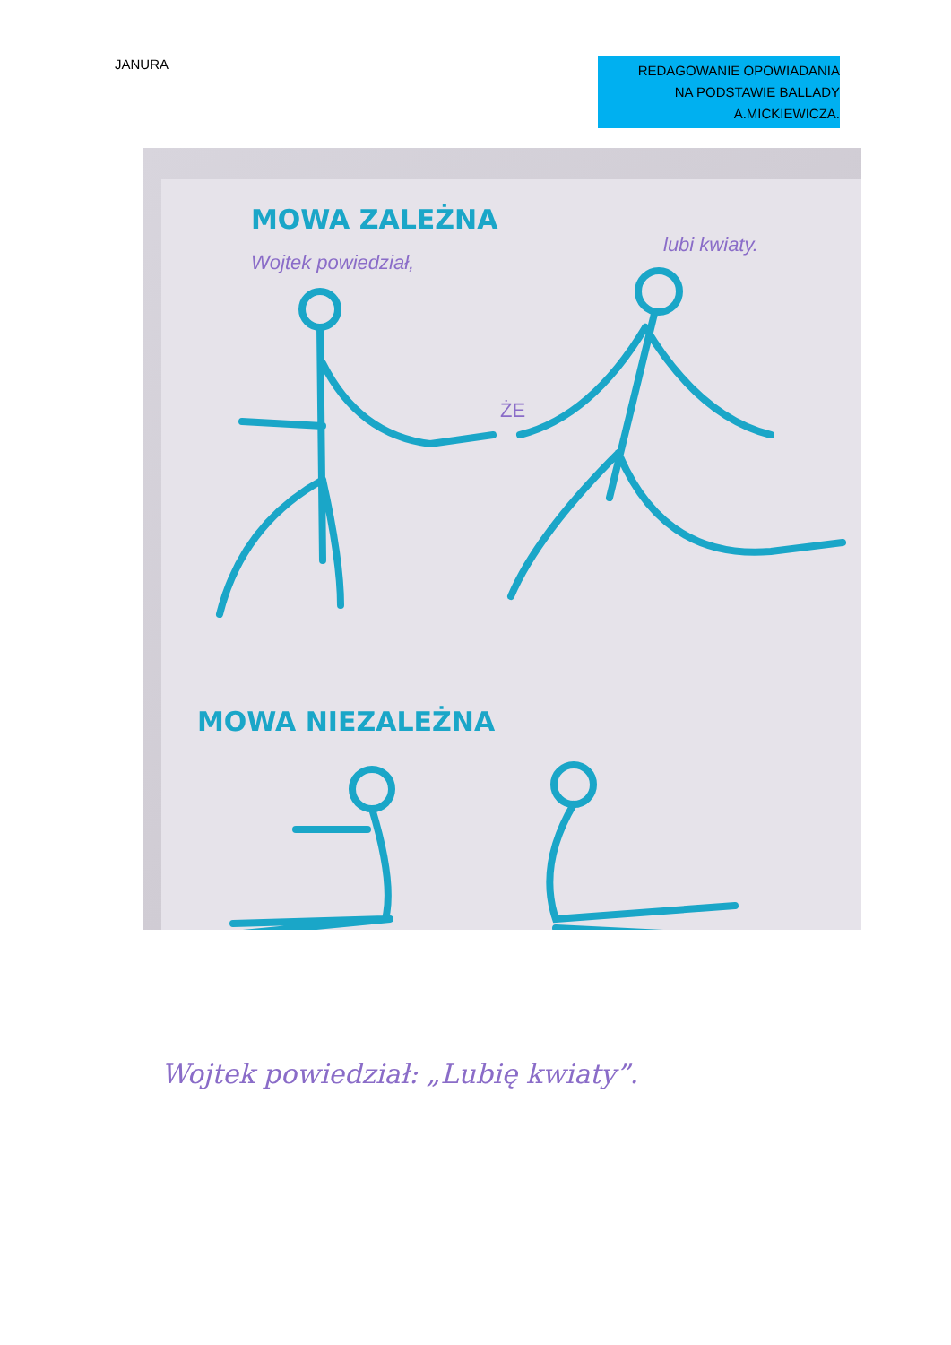JANURA
REDAGOWANIE OPOWIADANIA
NA PODSTAWIE BALLADY
A.MICKIEWICZA.
MOWA ZALEŻNA
Wojtek powiedział,
lubi kwiaty.
ŻE
MOWA NIEZALEŻNA
Wojtek powiedział: „Lubię kwiaty”.